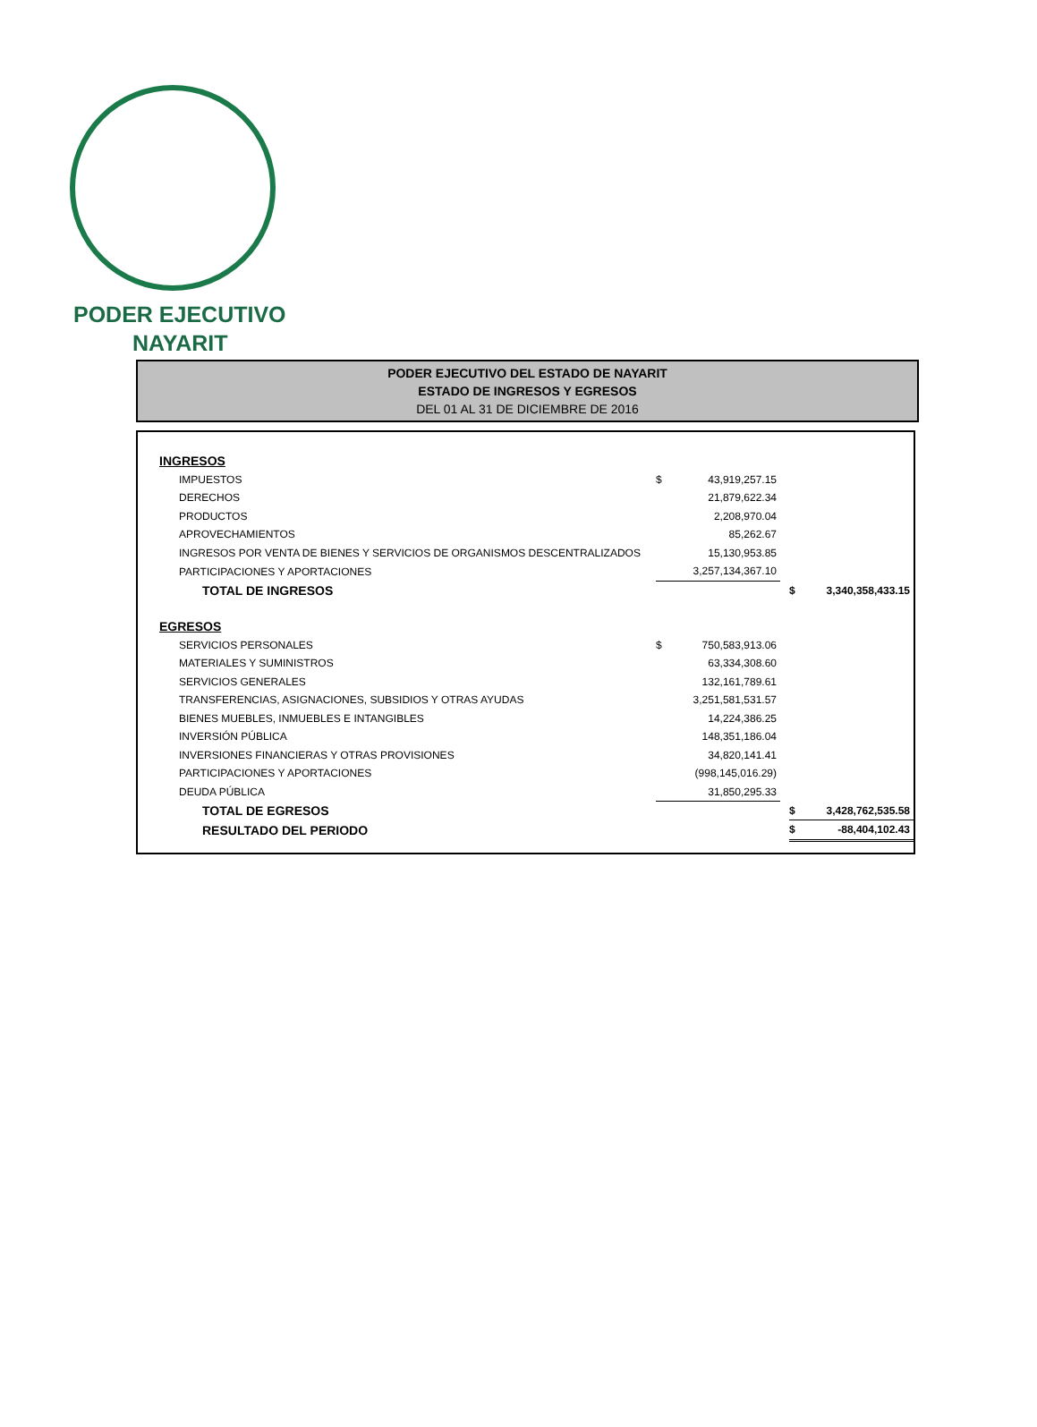PODER EJECUTIVO
NAYARIT
PODER EJECUTIVO DEL ESTADO DE NAYARIT
ESTADO DE INGRESOS Y EGRESOS
DEL 01 AL 31 DE DICIEMBRE DE 2016
| INGRESOS | | | | | |
| IMPUESTOS | $ | 43,919,257.15 | | | |
| DERECHOS | | 21,879,622.34 | | | |
| PRODUCTOS | | 2,208,970.04 | | | |
| APROVECHAMIENTOS | | 85,262.67 | | | |
| INGRESOS POR VENTA DE BIENES Y SERVICIOS DE ORGANISMOS DESCENTRALIZADOS | | 15,130,953.85 | | | |
| PARTICIPACIONES Y APORTACIONES | | 3,257,134,367.10 | | | |
| TOTAL DE INGRESOS | | | | $ | 3,340,358,433.15 |
| EGRESOS | | | | | |
| SERVICIOS PERSONALES | $ | 750,583,913.06 | | | |
| MATERIALES Y SUMINISTROS | | 63,334,308.60 | | | |
| SERVICIOS GENERALES | | 132,161,789.61 | | | |
| TRANSFERENCIAS, ASIGNACIONES, SUBSIDIOS Y OTRAS AYUDAS | | 3,251,581,531.57 | | | |
| BIENES MUEBLES, INMUEBLES E INTANGIBLES | | 14,224,386.25 | | | |
| INVERSIÓN PÚBLICA | | 148,351,186.04 | | | |
| INVERSIONES FINANCIERAS Y OTRAS PROVISIONES | | 34,820,141.41 | | | |
| PARTICIPACIONES Y APORTACIONES | | (998,145,016.29) | | | |
| DEUDA PÚBLICA | | 31,850,295.33 | | | |
| TOTAL DE EGRESOS | | | | $ | 3,428,762,535.58 |
| RESULTADO DEL PERIODO | | | | $ | -88,404,102.43 |